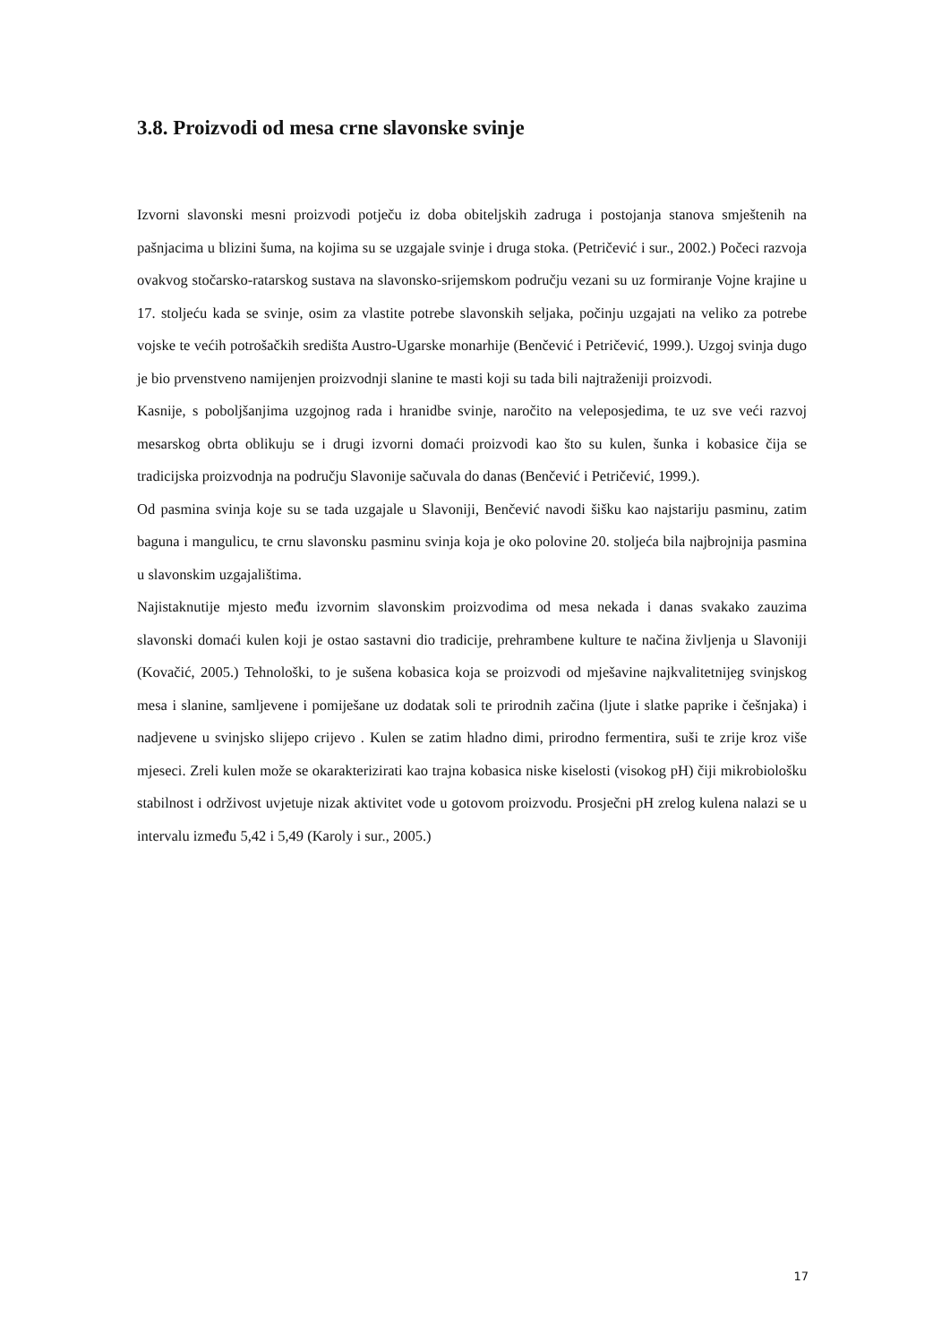3.8. Proizvodi od mesa crne slavonske svinje
Izvorni slavonski mesni proizvodi potječu iz doba obiteljskih zadruga i postojanja stanova smještenih na pašnjacima u blizini šuma, na kojima su se uzgajale svinje i druga stoka. (Petričević i sur., 2002.) Počeci razvoja ovakvog stočarsko-ratarskog sustava na slavonsko-srijemskom području vezani su uz formiranje Vojne krajine u 17. stoljeću kada se svinje, osim za vlastite potrebe slavonskih seljaka, počinju uzgajati na veliko za potrebe vojske te većih potrošačkih središta Austro-Ugarske monarhije (Benčević i Petričević, 1999.). Uzgoj svinja dugo je bio prvenstveno namijenjen proizvodnji slanine te masti koji su tada bili najtraženiji proizvodi.
Kasnije, s poboljšanjima uzgojnog rada i hranidbe svinje, naročito na veleposjedima, te uz sve veći razvoj mesarskog obrta oblikuju se i drugi izvorni domaći proizvodi kao što su kulen, šunka i kobasice čija se tradicijska proizvodnja na području Slavonije sačuvala do danas (Benčević i Petričević, 1999.).
Od pasmina svinja koje su se tada uzgajale u Slavoniji, Benčević navodi šišku kao najstariju pasminu, zatim baguna i mangulicu, te crnu slavonsku pasminu svinja koja je oko polovine 20. stoljeća bila najbrojnija pasmina u slavonskim uzgajalištima.
Najistaknutije mjesto među izvornim slavonskim proizvodima od mesa nekada i danas svakako zauzima slavonski domaći kulen koji je ostao sastavni dio tradicije, prehrambene kulture te načina življenja u Slavoniji (Kovačić, 2005.) Tehnološki, to je sušena kobasica koja se proizvodi od mješavine najkvalitetnijeg svinjskog mesa i slanine, samljevene i pomiješane uz dodatak soli te prirodnih začina (ljute i slatke paprike i češnjaka) i nadjevene u svinjsko slijepo crijevo . Kulen se zatim hladno dimi, prirodno fermentira, suši te zrije kroz više mjeseci. Zreli kulen može se okarakterizirati kao trajna kobasica niske kiselosti (visokog pH) čiji mikrobiološku stabilnost i održivost uvjetuje nizak aktivitet vode u gotovom proizvodu. Prosječni pH zrelog kulena nalazi se u intervalu između 5,42 i 5,49 (Karoly i sur., 2005.)
17